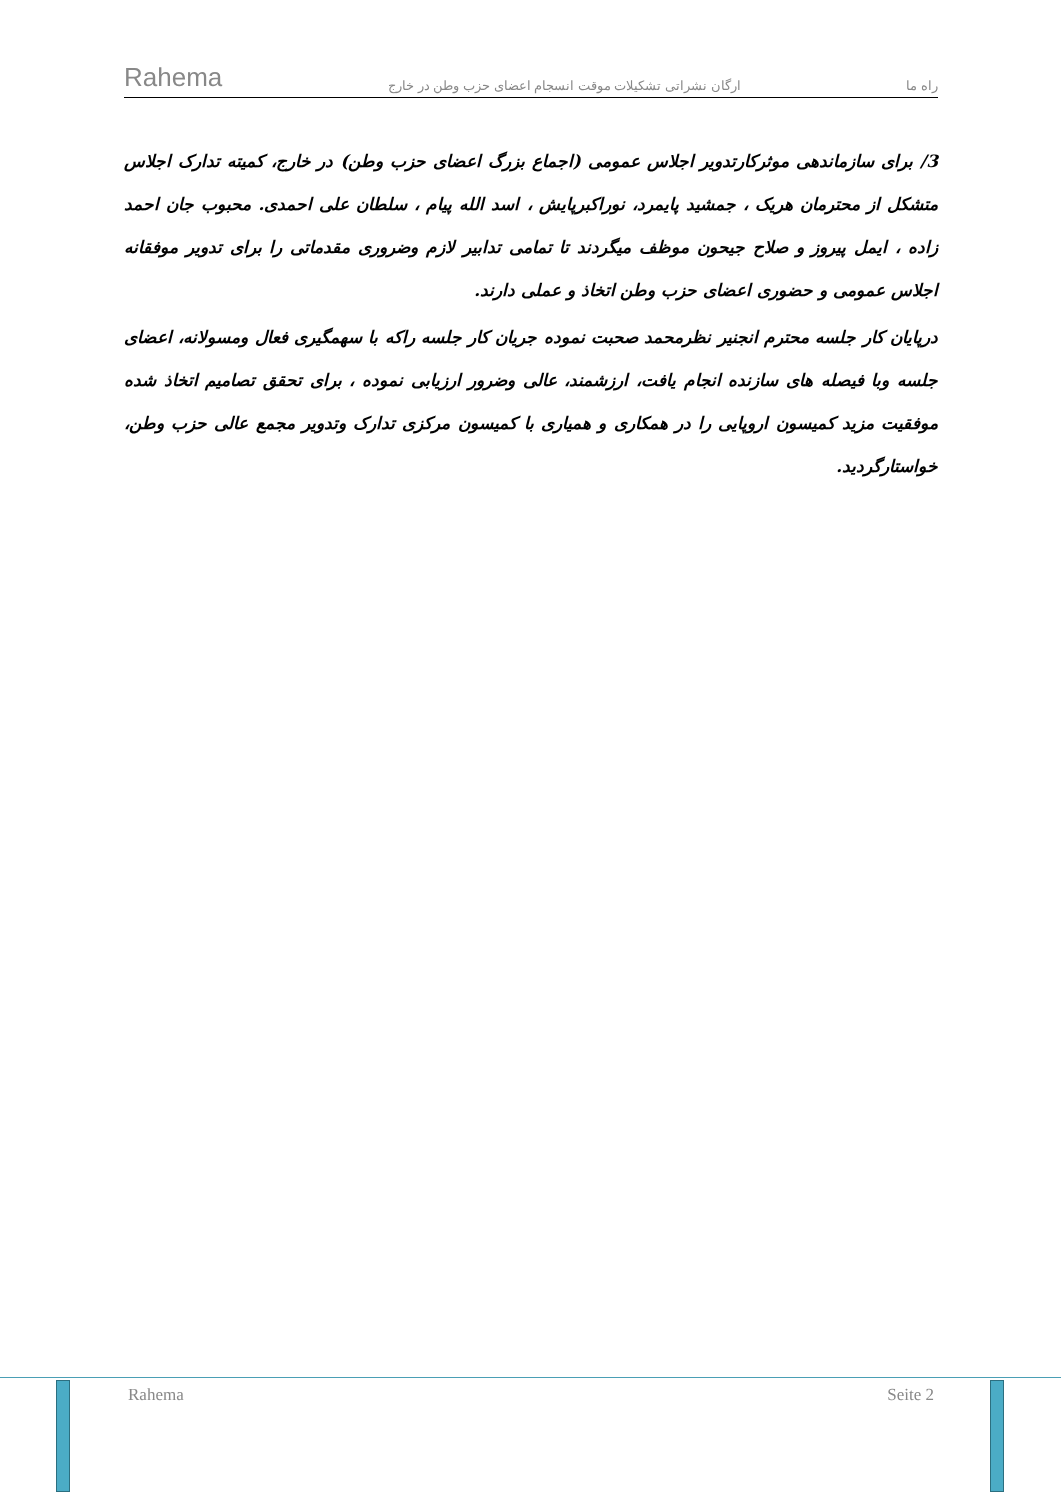Rahema ارگان نشراتی تشکیلات موقت انسجام اعضای حزب وطن در خارج راه ما
3/ برای سازماندهی موثرکارتدویر اجلاس عمومی (اجماع بزرگ اعضای حزب وطن) در خارج، کمیته تدارک اجلاس متشکل از محترمان هریک ، جمشید پایمرد، نوراکبرپایش ، اسد الله پیام ، سلطان علی احمدی. محبوب جان احمد زاده ، ایمل پیروز و صلاح جیحون موظف میگردند تا تمامی تدابیر لازم وضروری مقدماتی را برای تدویر موفقانه اجلاس عمومی و حضوری اعضای حزب وطن اتخاذ و عملی دارند.
درپایان کار جلسه محترم انجنیر نظرمحمد صحبت نموده جریان کار جلسه راکه با سهمگیری فعال ومسولانه، اعضای جلسه وبا فیصله های سازنده انجام یافت، ارزشمند، عالی وضرور ارزیابی نموده ، برای تحقق تصامیم اتخاذ شده موفقیت مزید کمیسون اروپایی را در همکاری و همیاری با کمیسون مرکزی تدارک وتدویر مجمع عالی حزب وطن، خواستارگردید.
Rahema Seite 2